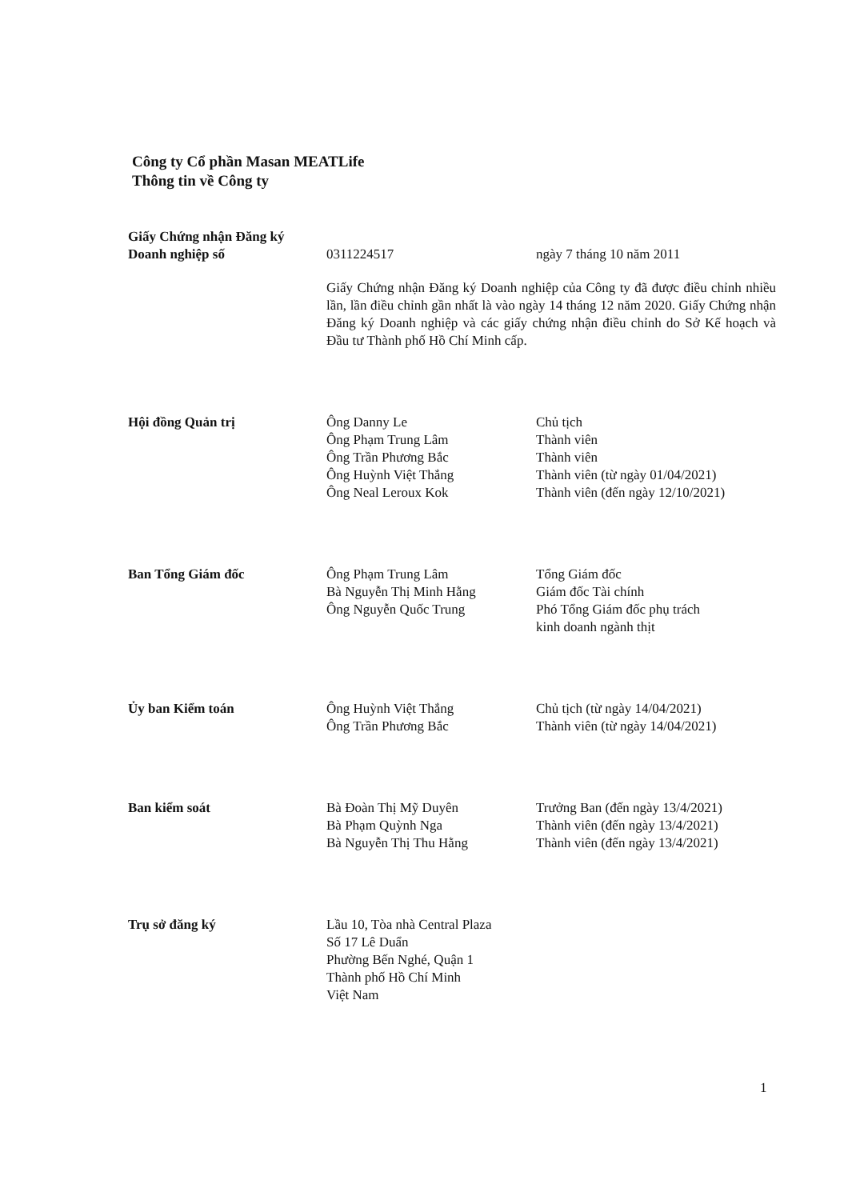Công ty Cổ phần Masan MEATLife
Thông tin về Công ty
| Giấy Chứng nhận Đăng ký Doanh nghiệp số | 0311224517 | ngày 7 tháng 10 năm 2011 |
| | Giấy Chứng nhận Đăng ký Doanh nghiệp của Công ty đã được điều chỉnh nhiều lần, lần điều chỉnh gần nhất là vào ngày 14 tháng 12 năm 2020. Giấy Chứng nhận Đăng ký Doanh nghiệp và các giấy chứng nhận điều chỉnh do Sở Kế hoạch và Đầu tư Thành phố Hồ Chí Minh cấp. | |
| Hội đồng Quản trị | Ông Danny Le Ông Phạm Trung Lâm Ông Trần Phương Bắc Ông Huỳnh Việt Thắng Ông Neal Leroux Kok | Chủ tịch Thành viên Thành viên Thành viên (từ ngày 01/04/2021) Thành viên (đến ngày 12/10/2021) |
| Ban Tổng Giám đốc | Ông Phạm Trung Lâm Bà Nguyễn Thị Minh Hằng Ông Nguyễn Quốc Trung | Tổng Giám đốc Giám đốc Tài chính Phó Tổng Giám đốc phụ trách kinh doanh ngành thịt |
| Ủy ban Kiểm toán | Ông Huỳnh Việt Thắng Ông Trần Phương Bắc | Chủ tịch (từ ngày 14/04/2021) Thành viên (từ ngày 14/04/2021) |
| Ban kiểm soát | Bà Đoàn Thị Mỹ Duyên Bà Phạm Quỳnh Nga Bà Nguyễn Thị Thu Hằng | Trưởng Ban (đến ngày 13/4/2021) Thành viên (đến ngày 13/4/2021) Thành viên (đến ngày 13/4/2021) |
| Trụ sở đăng ký | Lầu 10, Tòa nhà Central Plaza Số 17 Lê Duẩn Phường Bến Nghé, Quận 1 Thành phố Hồ Chí Minh Việt Nam | |
1